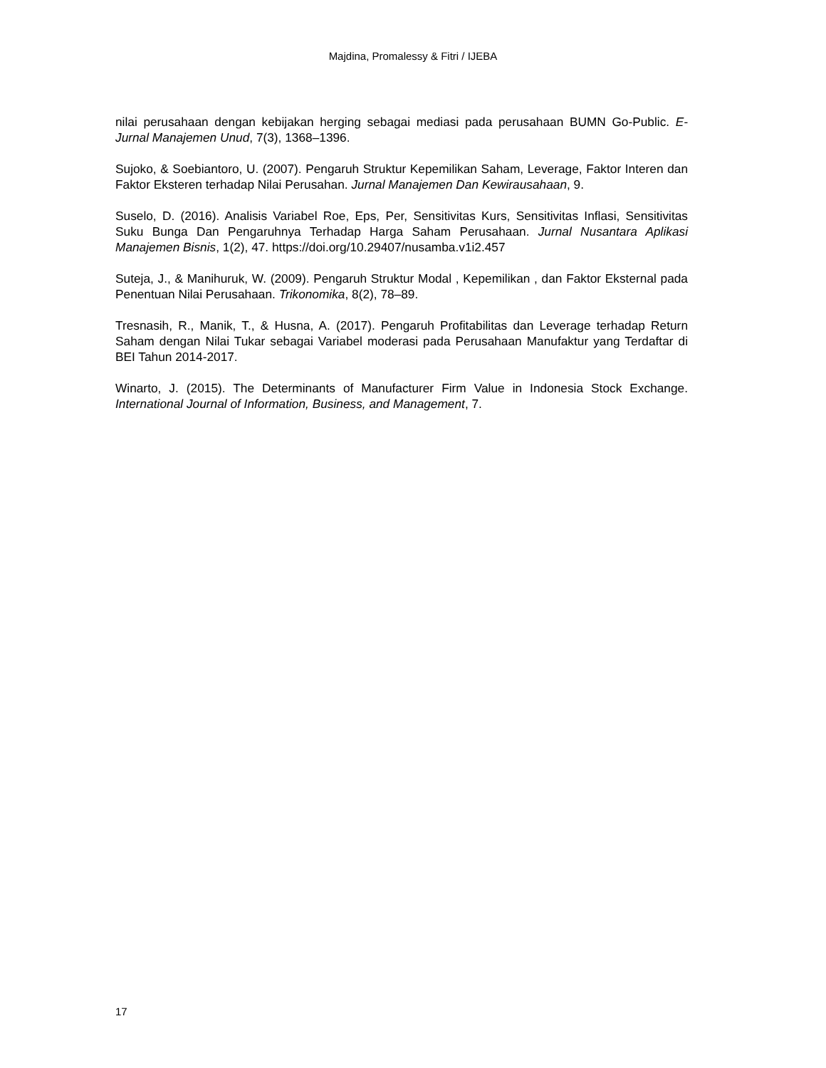Majdina, Promalessy & Fitri / IJEBA
nilai perusahaan dengan kebijakan herging sebagai mediasi pada perusahaan BUMN Go-Public. E-Jurnal Manajemen Unud, 7(3), 1368–1396.
Sujoko, & Soebiantoro, U. (2007). Pengaruh Struktur Kepemilikan Saham, Leverage, Faktor Interen dan Faktor Eksteren terhadap Nilai Perusahan. Jurnal Manajemen Dan Kewirausahaan, 9.
Suselo, D. (2016). Analisis Variabel Roe, Eps, Per, Sensitivitas Kurs, Sensitivitas Inflasi, Sensitivitas Suku Bunga Dan Pengaruhnya Terhadap Harga Saham Perusahaan. Jurnal Nusantara Aplikasi Manajemen Bisnis, 1(2), 47. https://doi.org/10.29407/nusamba.v1i2.457
Suteja, J., & Manihuruk, W. (2009). Pengaruh Struktur Modal , Kepemilikan , dan Faktor Eksternal pada Penentuan Nilai Perusahaan. Trikonomika, 8(2), 78–89.
Tresnasih, R., Manik, T., & Husna, A. (2017). Pengaruh Profitabilitas dan Leverage terhadap Return Saham dengan Nilai Tukar sebagai Variabel moderasi pada Perusahaan Manufaktur yang Terdaftar di BEI Tahun 2014-2017.
Winarto, J. (2015). The Determinants of Manufacturer Firm Value in Indonesia Stock Exchange. International Journal of Information, Business, and Management, 7.
17